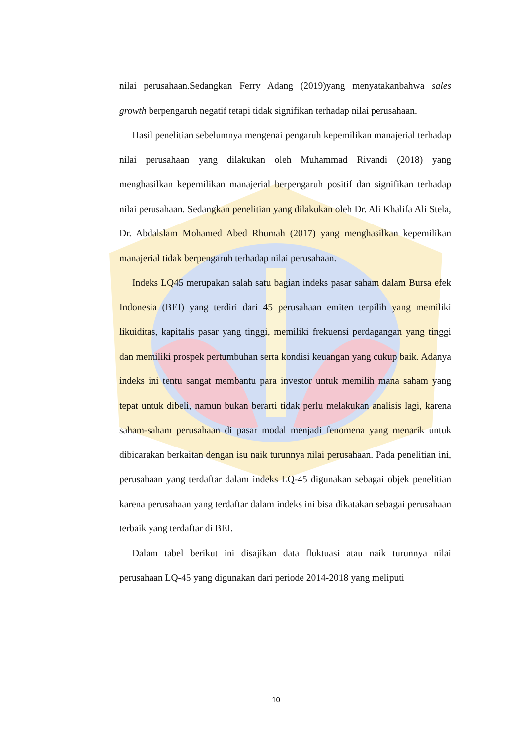nilai perusahaan.Sedangkan Ferry Adang (2019)yang menyatakanbahwa sales growth berpengaruh negatif tetapi tidak signifikan terhadap nilai perusahaan.
Hasil penelitian sebelumnya mengenai pengaruh kepemilikan manajerial terhadap nilai perusahaan yang dilakukan oleh Muhammad Rivandi (2018) yang menghasilkan kepemilikan manajerial berpengaruh positif dan signifikan terhadap nilai perusahaan. Sedangkan penelitian yang dilakukan oleh Dr. Ali Khalifa Ali Stela, Dr. Abdalslam Mohamed Abed Rhumah (2017) yang menghasilkan kepemilikan manajerial tidak berpengaruh terhadap nilai perusahaan.
Indeks LQ45 merupakan salah satu bagian indeks pasar saham dalam Bursa efek Indonesia (BEI) yang terdiri dari 45 perusahaan emiten terpilih yang memiliki likuiditas, kapitalis pasar yang tinggi, memiliki frekuensi perdagangan yang tinggi dan memiliki prospek pertumbuhan serta kondisi keuangan yang cukup baik. Adanya indeks ini tentu sangat membantu para investor untuk memilih mana saham yang tepat untuk dibeli, namun bukan berarti tidak perlu melakukan analisis lagi, karena saham-saham perusahaan di pasar modal menjadi fenomena yang menarik untuk dibicarakan berkaitan dengan isu naik turunnya nilai perusahaan. Pada penelitian ini, perusahaan yang terdaftar dalam indeks LQ-45 digunakan sebagai objek penelitian karena perusahaan yang terdaftar dalam indeks ini bisa dikatakan sebagai perusahaan terbaik yang terdaftar di BEI.
Dalam tabel berikut ini disajikan data fluktuasi atau naik turunnya nilai perusahaan LQ-45 yang digunakan dari periode 2014-2018 yang meliputi
10